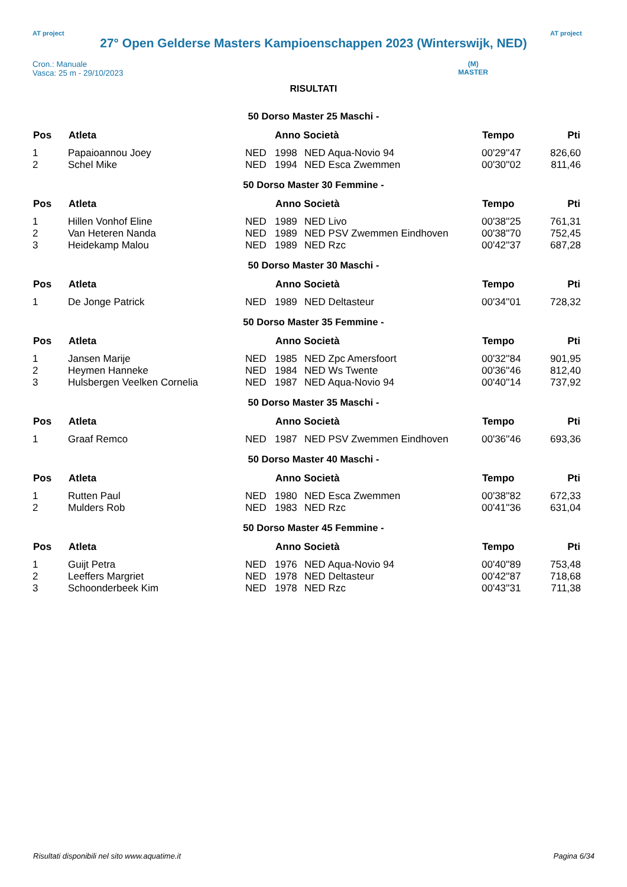AT project
27° Open Gelderse Masters Kampioenschappen 2023 (Winterswijk, NED)
AT project
Cron.: Manuale
Vasca: 25 m - 29/10/2023
(M)
MASTER
RISULTATI
50 Dorso Master 25 Maschi -
| Pos | Atleta | | Anno Società | | Tempo | Pti |
| --- | --- | --- | --- | --- | --- | --- |
| 1 | Papaioannou Joey | NED | 1998 | NED Aqua-Novio 94 | 00'29''47 | 826,60 |
| 2 | Schel Mike | NED | 1994 | NED Esca Zwemmen | 00'30''02 | 811,46 |
50 Dorso Master 30 Femmine -
| Pos | Atleta | | Anno Società | | Tempo | Pti |
| --- | --- | --- | --- | --- | --- | --- |
| 1 | Hillen Vonhof Eline | NED | 1989 | NED Livo | 00'38''25 | 761,31 |
| 2 | Van Heteren Nanda | NED | 1989 | NED PSV Zwemmen Eindhoven | 00'38''70 | 752,45 |
| 3 | Heidekamp Malou | NED | 1989 | NED Rzc | 00'42''37 | 687,28 |
50 Dorso Master 30 Maschi -
| Pos | Atleta | | Anno Società | | Tempo | Pti |
| --- | --- | --- | --- | --- | --- | --- |
| 1 | De Jonge Patrick | NED | 1989 | NED Deltasteur | 00'34''01 | 728,32 |
50 Dorso Master 35 Femmine -
| Pos | Atleta | | Anno Società | | Tempo | Pti |
| --- | --- | --- | --- | --- | --- | --- |
| 1 | Jansen Marije | NED | 1985 | NED Zpc Amersfoort | 00'32''84 | 901,95 |
| 2 | Heymen Hanneke | NED | 1984 | NED Ws Twente | 00'36''46 | 812,40 |
| 3 | Hulsbergen Veelken Cornelia | NED | 1987 | NED Aqua-Novio 94 | 00'40''14 | 737,92 |
50 Dorso Master 35 Maschi -
| Pos | Atleta | | Anno Società | | Tempo | Pti |
| --- | --- | --- | --- | --- | --- | --- |
| 1 | Graaf Remco | NED | 1987 | NED PSV Zwemmen Eindhoven | 00'36''46 | 693,36 |
50 Dorso Master 40 Maschi -
| Pos | Atleta | | Anno Società | | Tempo | Pti |
| --- | --- | --- | --- | --- | --- | --- |
| 1 | Rutten Paul | NED | 1980 | NED Esca Zwemmen | 00'38''82 | 672,33 |
| 2 | Mulders Rob | NED | 1983 | NED Rzc | 00'41''36 | 631,04 |
50 Dorso Master 45 Femmine -
| Pos | Atleta | | Anno Società | | Tempo | Pti |
| --- | --- | --- | --- | --- | --- | --- |
| 1 | Guijt Petra | NED | 1976 | NED Aqua-Novio 94 | 00'40''89 | 753,48 |
| 2 | Leeffers Margriet | NED | 1978 | NED Deltasteur | 00'42''87 | 718,68 |
| 3 | Schoonderbeek Kim | NED | 1978 | NED Rzc | 00'43''31 | 711,38 |
Risultati disponibili nel sito www.aquatime.it Pagina 6/34